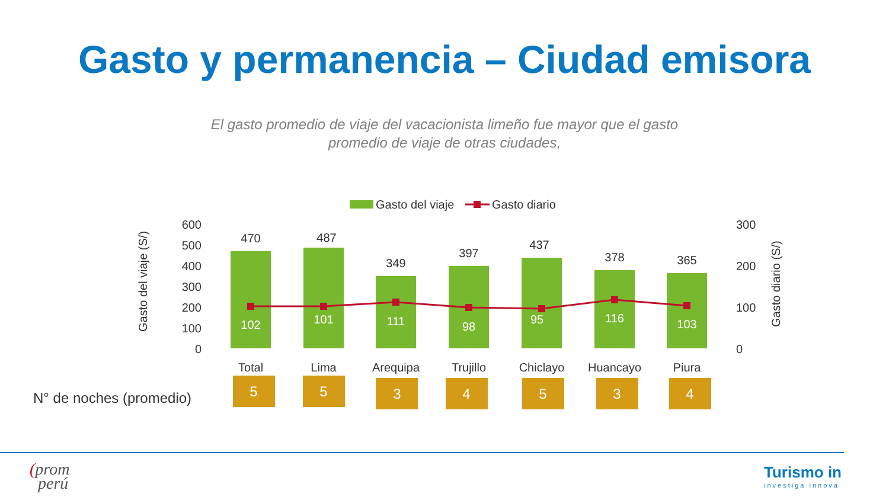Gasto y permanencia – Ciudad emisora
El gasto promedio de viaje del vacacionista limeño fue mayor que el gasto
promedio de viaje de otras ciudades,
Gasto del viaje
Gasto diario
600
500
400
300
200
100
0
300
200
100
0
Gasto del viaje (S/)
Gasto diario (S/)
470
487
349
397
437
378
365
102
101
111
98
95
116
103
Total
Lima
Arequipa
Trujillo
Chiclayo
Huancayo
Piura
N° de noches (promedio)
5
5
3
4
5
3
4
(prom
perú
Turismo in
investiga innova